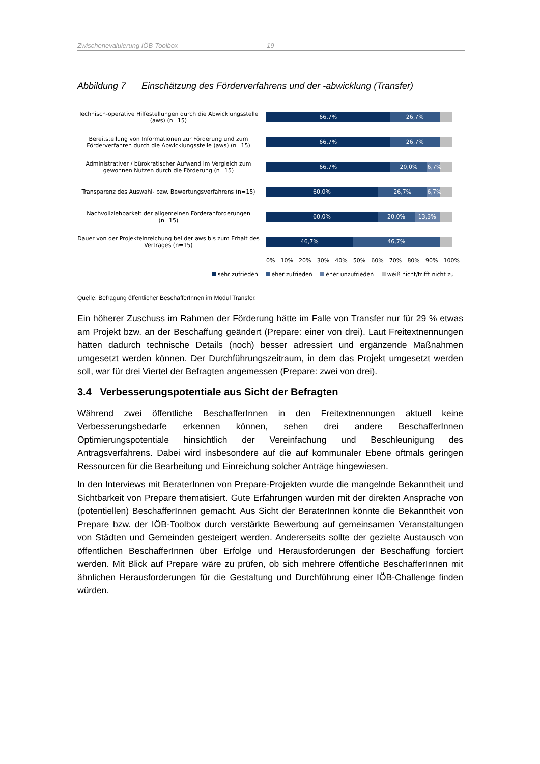Zwischenevaluierung IÖB-Toolbox 19
Abbildung 7 Einschätzung des Förderverfahrens und der -abwicklung (Transfer)
Technisch-operative Hilfestellungen durch die Abwicklungsstelle (aws) (n=15)
66,7% 26,7%
Bereitstellung von Informationen zur Förderung und zum Förderverfahren durch die Abwicklungsstelle (aws) (n=15)
66,7% 26,7%
Administrativer / bürokratischer Aufwand im Vergleich zum gewonnen Nutzen durch die Förderung (n=15)
66,7% 20,0% 6,7%
Transparenz des Auswahl- bzw. Bewertungsverfahrens (n=15)
60,0% 26,7% 6,7%
Nachvollziehbarkeit der allgemeinen Förderanforderungen (n=15)
60,0% 20,0% 13,3%
Dauer von der Projekteinreichung bei der aws bis zum Erhalt des Vertrages (n=15)
46,7% 46,7%
0% 10% 20% 30% 40% 50% 60% 70% 80% 90% 100%
sehr zufrieden eher zufrieden eher unzufrieden weiß nicht/trifft nicht zu
Quelle: Befragung öffentlicher BeschafferInnen im Modul Transfer.
Ein höherer Zuschuss im Rahmen der Förderung hätte im Falle von Transfer nur für 29 % etwas am Projekt bzw. an der Beschaffung geändert (Prepare: einer von drei). Laut Freitextnennungen hätten dadurch technische Details (noch) besser adressiert und ergänzende Maßnahmen umgesetzt werden können. Der Durchführungszeitraum, in dem das Projekt umgesetzt werden soll, war für drei Viertel der Befragten angemessen (Prepare: zwei von drei).
3.4 Verbesserungspotentiale aus Sicht der Befragten
Während zwei öffentliche BeschafferInnen in den Freitextnennungen aktuell keine Verbesserungsbedarfe erkennen können, sehen drei andere BeschafferInnen Optimierungspotentiale hinsichtlich der Vereinfachung und Beschleunigung des Antragsverfahrens. Dabei wird insbesondere auf die auf kommunaler Ebene oftmals geringen Ressourcen für die Bearbeitung und Einreichung solcher Anträge hingewiesen.
In den Interviews mit BeraterInnen von Prepare-Projekten wurde die mangelnde Bekanntheit und Sichtbarkeit von Prepare thematisiert. Gute Erfahrungen wurden mit der direkten Ansprache von (potentiellen) BeschafferInnen gemacht. Aus Sicht der BeraterInnen könnte die Bekanntheit von Prepare bzw. der IÖB-Toolbox durch verstärkte Bewerbung auf gemeinsamen Veranstaltungen von Städten und Gemeinden gesteigert werden. Andererseits sollte der gezielte Austausch von öffentlichen BeschafferInnen über Erfolge und Herausforderungen der Beschaffung forciert werden. Mit Blick auf Prepare wäre zu prüfen, ob sich mehrere öffentliche BeschafferInnen mit ähnlichen Herausforderungen für die Gestaltung und Durchführung einer IÖB-Challenge finden würden.